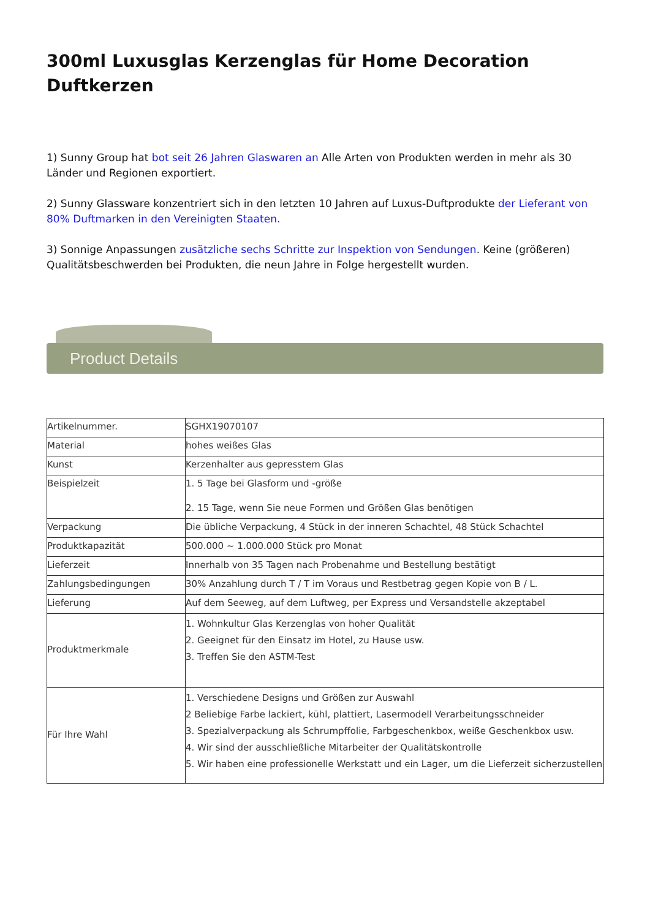300ml Luxusglas Kerzenglas für Home Decoration Duftkerzen
1) Sunny Group hat bot seit 26 Jahren Glaswaren an Alle Arten von Produkten werden in mehr als 30 Länder und Regionen exportiert.
2) Sunny Glassware konzentriert sich in den letzten 10 Jahren auf Luxus-Duftprodukte der Lieferant von 80% Duftmarken in den Vereinigten Staaten.
3) Sonnige Anpassungen zusätzliche sechs Schritte zur Inspektion von Sendungen. Keine (größeren) Qualitätsbeschwerden bei Produkten, die neun Jahre in Folge hergestellt wurden.
Product Details
| Artikelnummer. | SGHX19070107 |
| Material | hohes weißes Glas |
| Kunst | Kerzenhalter aus gepresstem Glas |
| Beispielzeit | 1. 5 Tage bei Glasform und -größe 2. 15 Tage, wenn Sie neue Formen und Größen Glas benötigen |
| Verpackung | Die übliche Verpackung, 4 Stück in der inneren Schachtel, 48 Stück Schachtel |
| Produktkapazität | 500.000 ~ 1.000.000 Stück pro Monat |
| Lieferzeit | Innerhalb von 35 Tagen nach Probenahme und Bestellung bestätigt |
| Zahlungsbedingungen | 30% Anzahlung durch T / T im Voraus und Restbetrag gegen Kopie von B / L. |
| Lieferung | Auf dem Seeweg, auf dem Luftweg, per Express und Versandstelle akzeptabel |
| Produktmerkmale | 1. Wohnkultur Glas Kerzenglas von hoher Qualität 2. Geeignet für den Einsatz im Hotel, zu Hause usw. 3. Treffen Sie den ASTM-Test |
| Für Ihre Wahl | 1. Verschiedene Designs und Größen zur Auswahl 2 Beliebige Farbe lackiert, kühl, plattiert, Lasermodell Verarbeitungsschneider 3. Spezialverpackung als Schrumpffolie, Farbgeschenkbox, weiße Geschenkbox usw. 4. Wir sind der ausschließliche Mitarbeiter der Qualitätskontrolle 5. Wir haben eine professionelle Werkstatt und ein Lager, um die Lieferzeit sicherzustellen |